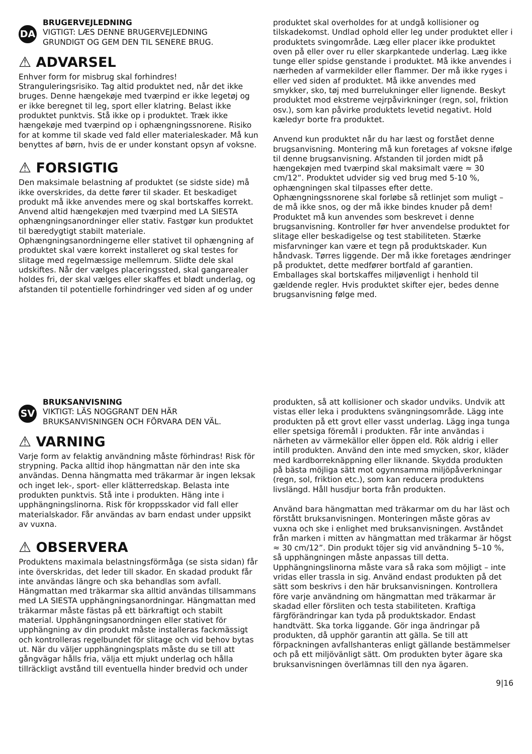DA
BRUGERVEJLEDNING
VIGTIGT: LÆS DENNE BRUGERVEJLEDNING
GRUNDIGT OG GEM DEN TIL SENERE BRUG.
⚠ ADVARSEL
Enhver form for misbrug skal forhindres! Stranguleringsrisiko. Tag altid produktet ned, når det ikke bruges. Denne hængekøje med tværpind er ikke legetøj og er ikke beregnet til leg, sport eller klatring. Belast ikke produktet punktvis. Stå ikke op i produktet. Træk ikke hængekøje med tværpind op i ophængningssnorene. Risiko for at komme til skade ved fald eller materialeskader. Må kun benyttes af børn, hvis de er under konstant opsyn af voksne.
⚠ FORSIGTIG
Den maksimale belastning af produktet (se sidste side) må ikke overskrides, da dette fører til skader. Et beskadiget produkt må ikke anvendes mere og skal bortskaffes korrekt. Anvend altid hængekøjen med tværpind med LA SIESTA ophængningsanordninger eller stativ. Fastgør kun produktet til bæredygtigt stabilt materiale. Ophængningsanordningerne eller stativet til ophængning af produktet skal være korrekt installeret og skal testes for slitage med regelmæssige mellemrum. Slidte dele skal udskiftes. Når der vælges placeringssted, skal gangarealer holdes fri, der skal vælges eller skaffes et blødt underlag, og afstanden til potentielle forhindringer ved siden af og under
produktet skal overholdes for at undgå kollisioner og tilskadekomst. Undlad ophold eller leg under produktet eller i produktets svingområde. Læg eller placer ikke produktet oven på eller over ru eller skarpkantede underlag. Læg ikke tunge eller spidse genstande i produktet. Må ikke anvendes i nærheden af varmekilder eller flammer. Der må ikke ryges i eller ved siden af produktet. Må ikke anvendes med smykker, sko, tøj med burrelukninger eller lignende. Beskyt produktet mod ekstreme vejrpåvirkninger (regn, sol, friktion osv.), som kan påvirke produktets levetid negativt. Hold kæledyr borte fra produktet.
Anvend kun produktet når du har læst og forstået denne brugsanvisning. Montering må kun foretages af voksne ifølge til denne brugsanvisning. Afstanden til jorden midt på hængekøjen med tværpind skal maksimalt være ≈ 30 cm/12”. Produktet udvider sig ved brug med 5-10 %, ophængningen skal tilpasses efter dette. Ophængningssnorene skal forløbe så retlinjet som muligt – de må ikke snos, og der må ikke bindes knuder på dem! Produktet må kun anvendes som beskrevet i denne brugsanvisning. Kontroller før hver anvendelse produktet for slitage eller beskadigelse og test stabiliteten. Stærke misfarvninger kan være et tegn på produktskader. Kun håndvask. Tørres liggende. Der må ikke foretages ændringer på produktet, dette medfører bortfald af garantien. Emballages skal bortskaffes miljøvenligt i henhold til gældende regler. Hvis produktet skifter ejer, bedes denne brugsanvisning følge med.
SV
BRUKSANVISNING
VIKTIGT: LÄS NOGGRANT DEN HÄR
BRUKSANVISNINGEN OCH FÖRVARA DEN VÄL.
⚠ VARNING
Varje form av felaktig användning måste förhindras! Risk för strypning. Packa alltid ihop hängmattan när den inte ska användas. Denna hängmatta med träkarmar är ingen leksak och inget lek-, sport- eller klätterredskap. Belasta inte produkten punktvis. Stå inte i produkten. Häng inte i upphängningslinorna. Risk för kroppsskador vid fall eller materialskador. Får användas av barn endast under uppsikt av vuxna.
⚠ OBSERVERA
Produktens maximala belastningsförmåga (se sista sidan) får inte överskridas, det leder till skador. En skadad produkt får inte användas längre och ska behandlas som avfall. Hängmattan med träkarmar ska alltid användas tillsammans med LA SIESTA upphängningsanordningar. Hängmattan med träkarmar måste fästas på ett bärkraftigt och stabilt material. Upphängningsanordningen eller stativet för upphängning av din produkt måste installeras fackmässigt och kontrolleras regelbundet för slitage och vid behov bytas ut. När du väljer upphängningsplats måste du se till att gångvägar hålls fria, välja ett mjukt underlag och hålla tillräckligt avstånd till eventuella hinder bredvid och under
produkten, så att kollisioner och skador undviks. Undvik att vistas eller leka i produktens svängningsområde. Lägg inte produkten på ett grovt eller vasst underlag. Lägg inga tunga eller spetsiga föremål i produkten. Får inte användas i närheten av värmekällor eller öppen eld. Rök aldrig i eller intill produkten. Använd den inte med smycken, skor, kläder med kardborreknäppning eller liknande. Skydda produkten på bästa möjliga sätt mot ogynnsamma miljöpåverkningar (regn, sol, friktion etc.), som kan reducera produktens livslängd. Håll husdjur borta från produkten.
Använd bara hängmattan med träkarmar om du har läst och förstått bruksanvisningen. Monteringen måste göras av vuxna och ske i enlighet med bruksanvisningen. Avståndet från marken i mitten av hängmattan med träkarmar är högst ≈ 30 cm/12”. Din produkt töjer sig vid användning 5–10 %, så upphängningen måste anpassas till detta. Upphängningslinorna måste vara så raka som möjligt – inte vridas eller trassla in sig. Använd endast produkten på det sätt som beskrivs i den här bruksanvisningen. Kontrollera före varje användning om hängmattan med träkarmar är skadad eller försliten och testa stabiliteten. Kraftiga färgförändringar kan tyda på produktskador. Endast handtvätt. Ska torka liggande. Gör inga ändringar på produkten, då upphör garantin att gälla. Se till att förpackningen avfallshanteras enligt gällande bestämmelser och på ett miljövänligt sätt. Om produkten byter ägare ska bruksanvisningen överlämnas till den nya ägaren.
9|16